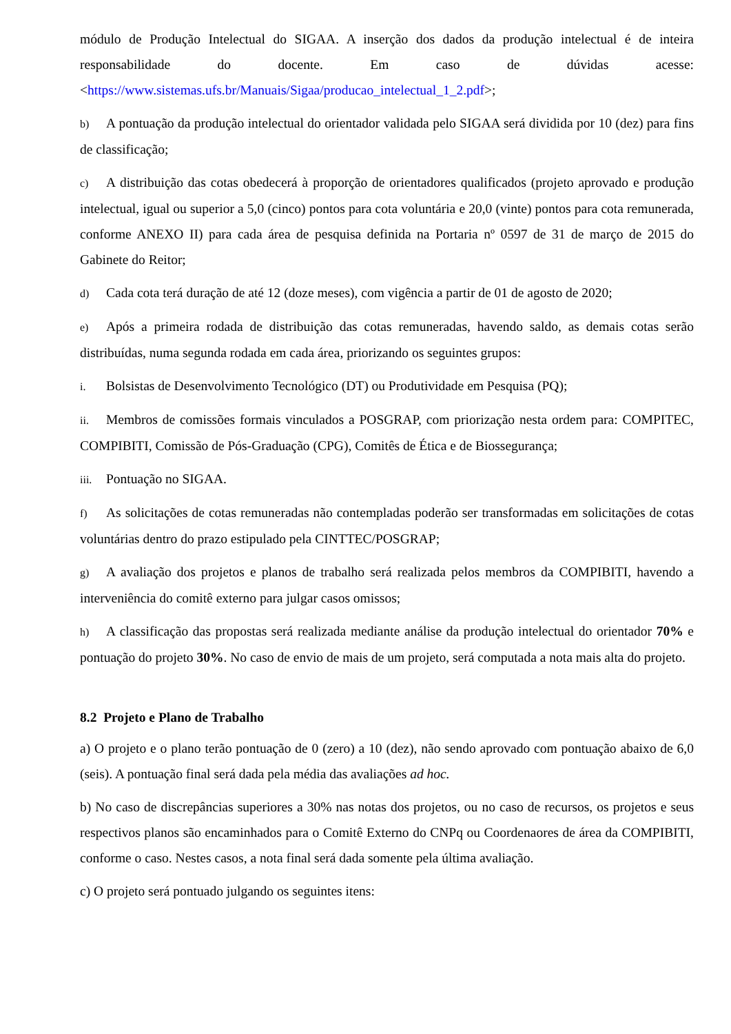módulo de Produção Intelectual do SIGAA. A inserção dos dados da produção intelectual é de inteira responsabilidade do docente. Em caso de dúvidas acesse: <https://www.sistemas.ufs.br/Manuais/Sigaa/producao_intelectual_1_2.pdf>;
b) A pontuação da produção intelectual do orientador validada pelo SIGAA será dividida por 10 (dez) para fins de classificação;
c) A distribuição das cotas obedecerá à proporção de orientadores qualificados (projeto aprovado e produção intelectual, igual ou superior a 5,0 (cinco) pontos para cota voluntária e 20,0 (vinte) pontos para cota remunerada, conforme ANEXO II) para cada área de pesquisa definida na Portaria nº 0597 de 31 de março de 2015 do Gabinete do Reitor;
d) Cada cota terá duração de até 12 (doze meses), com vigência a partir de 01 de agosto de 2020;
e) Após a primeira rodada de distribuição das cotas remuneradas, havendo saldo, as demais cotas serão distribuídas, numa segunda rodada em cada área, priorizando os seguintes grupos:
i. Bolsistas de Desenvolvimento Tecnológico (DT) ou Produtividade em Pesquisa (PQ);
ii. Membros de comissões formais vinculados a POSGRAP, com priorização nesta ordem para: COMPITEC, COMPIBITI, Comissão de Pós-Graduação (CPG), Comitês de Ética e de Biossegurança;
iii. Pontuação no SIGAA.
f) As solicitações de cotas remuneradas não contempladas poderão ser transformadas em solicitações de cotas voluntárias dentro do prazo estipulado pela CINTTEC/POSGRAP;
g) A avaliação dos projetos e planos de trabalho será realizada pelos membros da COMPIBITI, havendo a interveniência do comitê externo para julgar casos omissos;
h) A classificação das propostas será realizada mediante análise da produção intelectual do orientador 70% e pontuação do projeto 30%. No caso de envio de mais de um projeto, será computada a nota mais alta do projeto.
8.2 Projeto e Plano de Trabalho
a) O projeto e o plano terão pontuação de 0 (zero) a 10 (dez), não sendo aprovado com pontuação abaixo de 6,0 (seis). A pontuação final será dada pela média das avaliações ad hoc.
b) No caso de discrepâncias superiores a 30% nas notas dos projetos, ou no caso de recursos, os projetos e seus respectivos planos são encaminhados para o Comitê Externo do CNPq ou Coordenaores de área da COMPIBITI, conforme o caso. Nestes casos, a nota final será dada somente pela última avaliação.
c) O projeto será pontuado julgando os seguintes itens: